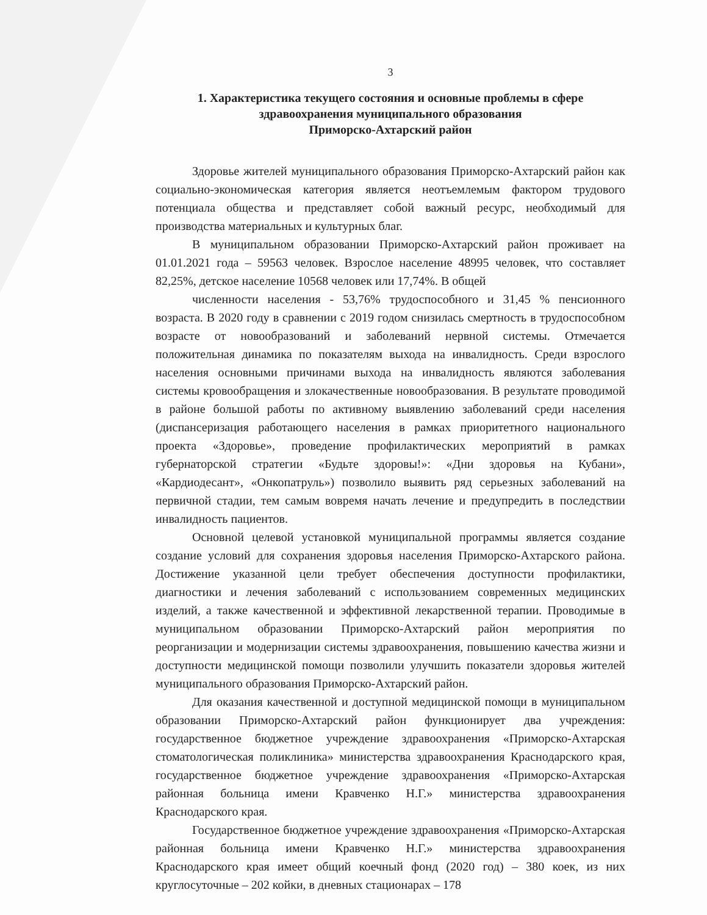3
1. Характеристика текущего состояния и основные проблемы в сфере здравоохранения муниципального образования
Приморско-Ахтарский район
Здоровье жителей муниципального образования Приморско-Ахтарский район как социально-экономическая категория является неотъемлемым фактором трудового потенциала общества и представляет собой важный ресурс, необходимый для производства материальных и культурных благ.
В муниципальном образовании Приморско-Ахтарский район проживает на 01.01.2021 года – 59563 человек. Взрослое население 48995 человек, что составляет 82,25%, детское население 10568 человек или 17,74%. В общей
численности населения - 53,76% трудоспособного и 31,45 % пенсионного возраста. В 2020 году в сравнении с 2019 годом снизилась смертность в трудоспособном возрасте от новообразований и заболеваний нервной системы. Отмечается положительная динамика по показателям выхода на инвалидность. Среди взрослого населения основными причинами выхода на инвалидность являются заболевания системы кровообращения и злокачественные новообразования. В результате проводимой в районе большой работы по активному выявлению заболеваний среди населения (диспансеризация работающего населения в рамках приоритетного национального проекта «Здоровье», проведение профилактических мероприятий в рамках губернаторской стратегии «Будьте здоровы!»: «Дни здоровья на Кубани», «Кардиодесант», «Онкопатруль») позволило выявить ряд серьезных заболеваний на первичной стадии, тем самым вовремя начать лечение и предупредить в последствии инвалидность пациентов.
Основной целевой установкой муниципальной программы является создание создание условий для сохранения здоровья населения Приморско-Ахтарского района. Достижение указанной цели требует обеспечения доступности профилактики, диагностики и лечения заболеваний с использованием современных медицинских изделий, а также качественной и эффективной лекарственной терапии. Проводимые в муниципальном образовании Приморско-Ахтарский район мероприятия по реорганизации и модернизации системы здравоохранения, повышению качества жизни и доступности медицинской помощи позволили улучшить показатели здоровья жителей муниципального образования Приморско-Ахтарский район.
Для оказания качественной и доступной медицинской помощи в муниципальном образовании Приморско-Ахтарский район функционирует два учреждения: государственное бюджетное учреждение здравоохранения «Приморско-Ахтарская стоматологическая поликлиника» министерства здравоохранения Краснодарского края, государственное бюджетное учреждение здравоохранения «Приморско-Ахтарская районная больница имени Кравченко Н.Г.» министерства здравоохранения Краснодарского края.
Государственное бюджетное учреждение здравоохранения «Приморско-Ахтарская районная больница имени Кравченко Н.Г.» министерства здравоохранения Краснодарского края имеет общий коечный фонд (2020 год) – 380 коек, из них круглосуточные – 202 койки, в дневных стационарах – 178